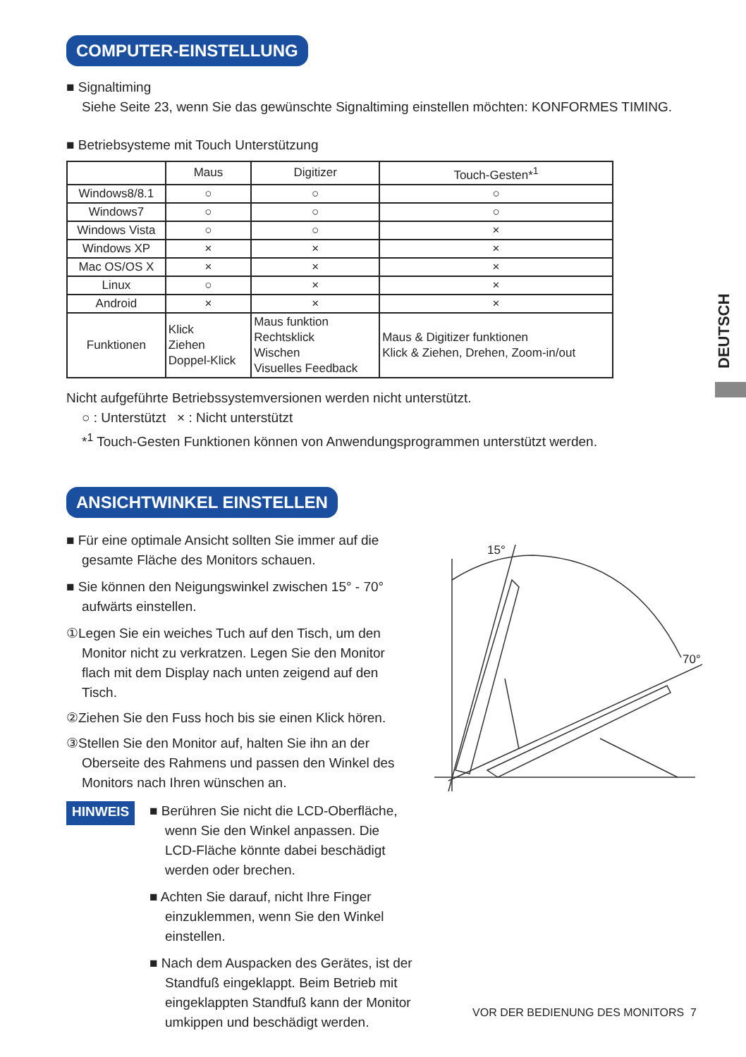DEUTSCH
COMPUTER-EINSTELLUNG
■ Signaltiming
Siehe Seite 23, wenn Sie das gewünschte Signaltiming einstellen möchten: KONFORMES TIMING.
■ Betriebsysteme mit Touch Unterstützung
| | Maus | Digitizer | Touch-Gesten*<sup>1</sup> |
| --- | --- | --- | --- |
| Windows8/8.1 | ○ | ○ | ○ |
| Windows7 | ○ | ○ | ○ |
| Windows Vista | ○ | ○ | × |
| Windows XP | × | × | × |
| Mac OS/OS X | × | × | × |
| Linux | ○ | × | × |
| Android | × | × | × |
| Funktionen | Klick Ziehen Doppel-Klick | Maus funktion Rechtsklick Wischen Visuelles Feedback | Maus & Digitizer funktionen Klick & Ziehen, Drehen, Zoom-in/out |
Nicht aufgeführte Betriebssystemversionen werden nicht unterstützt.
○ : Unterstützt × : Nicht unterstützt
*<sup>1</sup> Touch-Gesten Funktionen können von Anwendungsprogrammen unterstützt werden.
ANSICHTWINKEL EINSTELLEN
■ Für eine optimale Ansicht sollten Sie immer auf die gesamte Fläche des Monitors schauen.
■ Sie können den Neigungswinkel zwischen 15° - 70° aufwärts einstellen.
①Legen Sie ein weiches Tuch auf den Tisch, um den Monitor nicht zu verkratzen. Legen Sie den Monitor flach mit dem Display nach unten zeigend auf den Tisch.
②Ziehen Sie den Fuss hoch bis sie einen Klick hören.
③Stellen Sie den Monitor auf, halten Sie ihn an der Oberseite des Rahmens und passen den Winkel des Monitors nach Ihren wünschen an.
HINWEIS
■ Berühren Sie nicht die LCD-Oberfläche, wenn Sie den Winkel anpassen. Die LCD-Fläche könnte dabei beschädigt werden oder brechen.
■ Achten Sie darauf, nicht Ihre Finger einzuklemmen, wenn Sie den Winkel einstellen.
■ Nach dem Auspacken des Gerätes, ist der Standfuß eingeklappt. Beim Betrieb mit eingeklappten Standfuß kann der Monitor umkippen und beschädigt werden.
15°
70°
VOR DER BEDIENUNG DES MONITORS 7